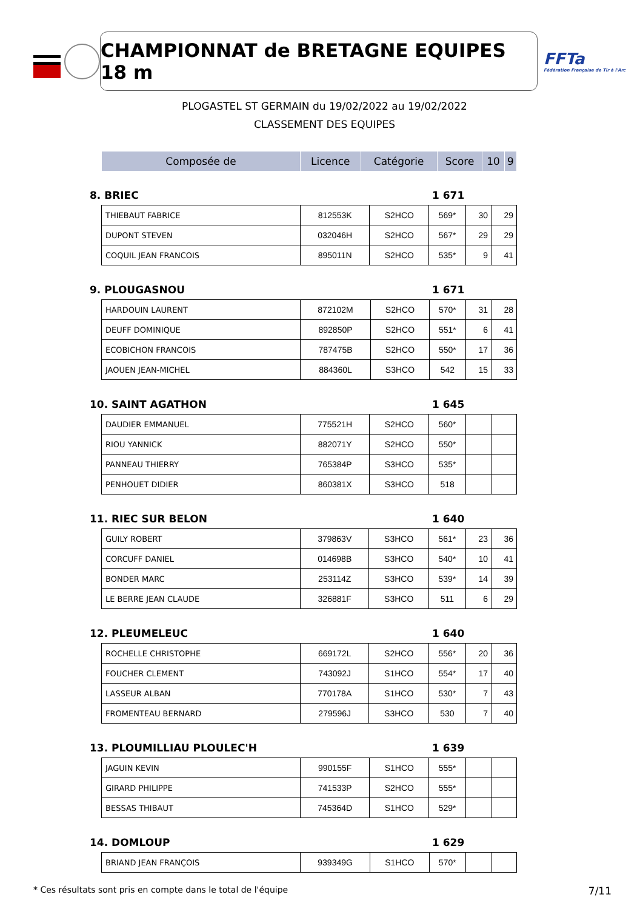CHAMPIONNAT de BRETAGNE EQUIPES 18 m
FFTa
Fédération Française de Tir à l'Arc
PLOGASTEL ST GERMAIN du 19/02/2022 au 19/02/2022
CLASSEMENT DES EQUIPES
| Composée de | Licence | Catégorie | Score | 10 | 9 |
| --- | --- | --- | --- | --- | --- |
8. BRIEC 1 671
| THIEBAUT FABRICE | 812553K | S2HCO | 569* | 30 | 29 |
| DUPONT STEVEN | 032046H | S2HCO | 567* | 29 | 29 |
| COQUIL JEAN FRANCOIS | 895011N | S2HCO | 535* | 9 | 41 |
9. PLOUGASNOU 1 671
| HARDOUIN LAURENT | 872102M | S2HCO | 570* | 31 | 28 |
| DEUFF DOMINIQUE | 892850P | S2HCO | 551* | 6 | 41 |
| ECOBICHON FRANCOIS | 787475B | S2HCO | 550* | 17 | 36 |
| JAOUEN JEAN-MICHEL | 884360L | S3HCO | 542 | 15 | 33 |
10. SAINT AGATHON 1 645
| DAUDIER EMMANUEL | 775521H | S2HCO | 560* | | |
| RIOU YANNICK | 882071Y | S2HCO | 550* | | |
| PANNEAU THIERRY | 765384P | S3HCO | 535* | | |
| PENHOUET DIDIER | 860381X | S3HCO | 518 | | |
11. RIEC SUR BELON 1 640
| GUILY ROBERT | 379863V | S3HCO | 561* | 23 | 36 |
| CORCUFF DANIEL | 014698B | S3HCO | 540* | 10 | 41 |
| BONDER MARC | 253114Z | S3HCO | 539* | 14 | 39 |
| LE BERRE JEAN CLAUDE | 326881F | S3HCO | 511 | 6 | 29 |
12. PLEUMELEUC 1 640
| ROCHELLE CHRISTOPHE | 669172L | S2HCO | 556* | 20 | 36 |
| FOUCHER CLEMENT | 743092J | S1HCO | 554* | 17 | 40 |
| LASSEUR ALBAN | 770178A | S1HCO | 530* | 7 | 43 |
| FROMENTEAU BERNARD | 279596J | S3HCO | 530 | 7 | 40 |
13. PLOUMILLIAU PLOULEC'H 1 639
| JAGUIN KEVIN | 990155F | S1HCO | 555* | | |
| GIRARD PHILIPPE | 741533P | S2HCO | 555* | | |
| BESSAS THIBAUT | 745364D | S1HCO | 529* | | |
14. DOMLOUP 1 629
| BRIAND JEAN FRANÇOIS | 939349G | S1HCO | 570* | | |
* Ces résultats sont pris en compte dans le total de l'équipe 7/11